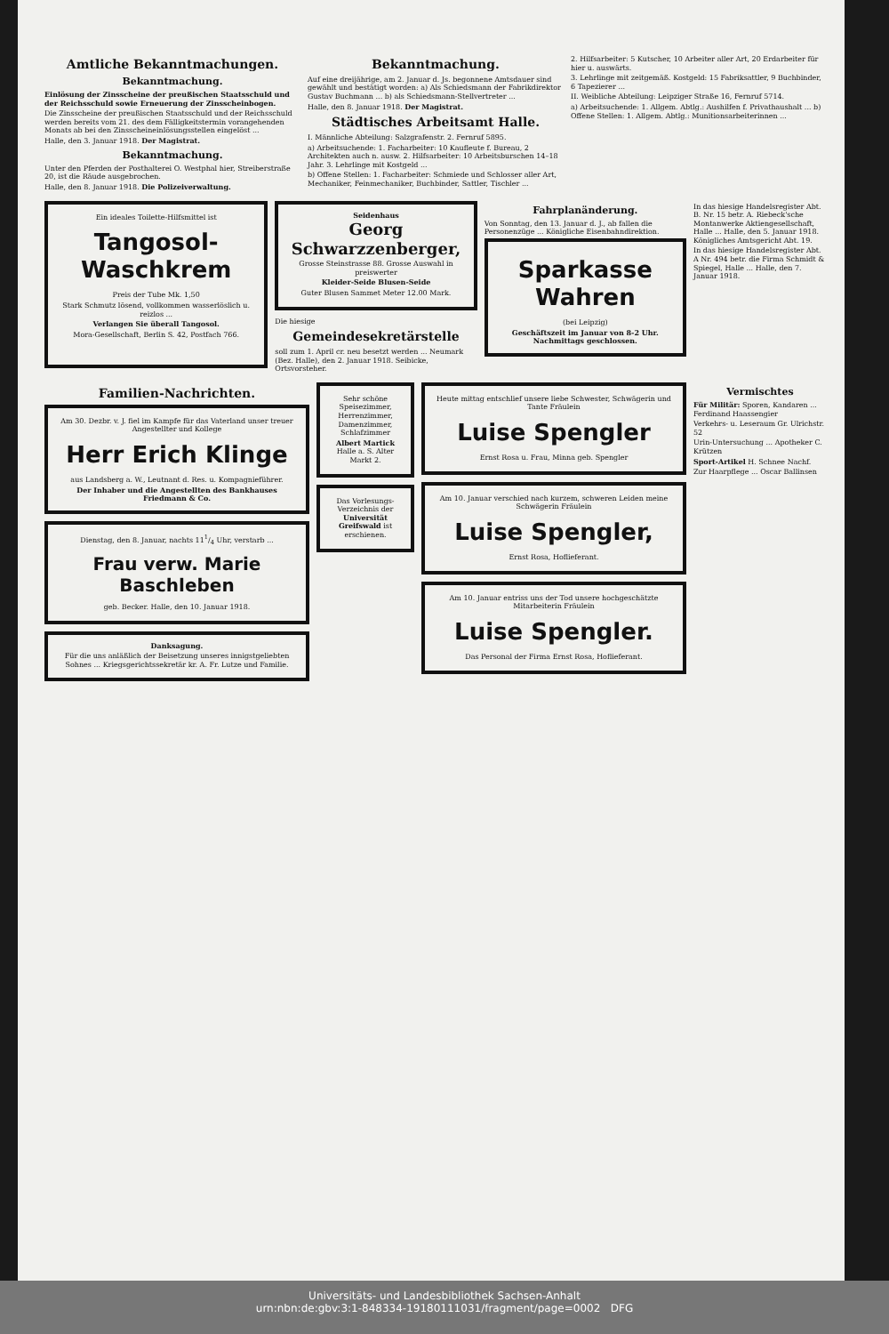Amtliche Bekanntmachungen.
Bekanntmachung.
Einlösung der Zinsscheine der preußischen Staatsschuld und der Reichsschuld sowie Erneuerung der Zinsscheinbogen.
Die Zinsscheine der preußischen Staatsschuld und der Reichsschuld werden bereits vom 21. des dem Fälligkeitstermin vorangehenden Monats ab bei den Zinsscheineinlösungsstellen eingelöst ...
Halle, den 3. Januar 1918. Der Magistrat.
Bekanntmachung.
Unter den Pferden der Posthalterei O. Westphal hier, Streiberstraße 20, ist die Räude ausgebrochen.
Halle, den 8. Januar 1918. Die Polizeiverwaltung.
Bekanntmachung.
Auf eine dreijährige, am 2. Januar d. Js. begonnene Amtsdauer sind gewählt und bestätigt worden: a) Als Schiedsmann der Fabrikdirektor Gustav Buchmann ... b) als Schiedsmann-Stellvertreter ...
Halle, den 8. Januar 1918. Der Magistrat.
Städtisches Arbeitsamt Halle.
I. Männliche Abteilung: Salzgrafenstr. 2. Fernruf 5895.
a) Arbeitsuchende: 1. Facharbeiter: 10 Kaufleute f. Bureau, 2 Architekten auch n. ausw. 2. Hilfsarbeiter: 10 Arbeitsburschen 14–18 Jahr. 3. Lehrlinge mit Kostgeld ...
b) Offene Stellen: 1. Facharbeiter: Schmiede und Schlosser aller Art, Mechaniker, Feinmechaniker, Buchbinder, Sattler, Tischler ...
2. Hilfsarbeiter: 5 Kutscher, 10 Arbeiter aller Art, 20 Erdarbeiter für hier u. auswärts.
3. Lehrlinge mit zeitgemäß. Kostgeld: 15 Fabriksattler, 9 Buchbinder, 6 Tapezierer ...
II. Weibliche Abteilung: Leipziger Straße 16, Fernruf 5714.
a) Arbeitsuchende: 1. Allgem. Abtlg.: Aushilfen f. Privathaushalt ... b) Offene Stellen: 1. Allgem. Abtlg.: Munitionsarbeiterinnen ...
Ein ideales Toilette-Hilfsmittel ist
Tangosol-Waschkrem
Preis der Tube Mk. 1,50
Stark Schmutz lösend, vollkommen wasserlöslich u. reizlos ...
Verlangen Sie überall Tangosol.
Mora-Gesellschaft, Berlin S. 42, Postfach 766.
Seidenhaus
Georg Schwarzzenberger,
Grosse Steinstrasse 88. Grosse Auswahl in preiswerter
Kleider-Seide Blusen-Seide
Guter Blusen Sammet Meter 12.00 Mark.
Die hiesige
Gemeindesekretärstelle
soll zum 1. April cr. neu besetzt werden ... Neumark (Bez. Halle), den 2. Januar 1918. Seibicke, Ortsvorsteher.
Fahrplanänderung.
Von Sonntag, den 13. Januar d. J., ab fallen die Personenzüge ... Königliche Eisenbahndirektion.
Sparkasse Wahren
(bei Leipzig)
Geschäftszeit im Januar von 8-2 Uhr. Nachmittags geschlossen.
In das hiesige Handelsregister Abt. B. Nr. 15 betr. A. Riebeck'sche Montanwerke Aktiengesellschaft, Halle ... Halle, den 5. Januar 1918. Königliches Amtsgericht Abt. 19.
In das hiesige Handelsregister Abt. A Nr. 494 betr. die Firma Schmidt & Spiegel, Halle ... Halle, den 7. Januar 1918.
Familien-Nachrichten.
Am 30. Dezbr. v. J. fiel im Kampfe für das Vaterland unser treuer Angestellter und Kollege
Herr Erich Klinge
aus Landsberg a. W., Leutnant d. Res. u. Kompagnieführer.
Der Inhaber und die Angestellten des Bankhauses Friedmann & Co.
Dienstag, den 8. Januar, nachts 111/4 Uhr, verstarb ...
Frau verw. Marie Baschleben
geb. Becker. Halle, den 10. Januar 1918.
Danksagung.
Für die uns anläßlich der Beisetzung unseres innigstgeliebten Sohnes ... Kriegsgerichtssekretär kr. A. Fr. Lutze und Familie.
Sehr schöne Speisezimmer, Herrenzimmer, Damenzimmer, Schlafzimmer
Albert Martick Halle a. S. Alter Markt 2.
Das Vorlesungs-Verzeichnis der Universität Greifswald ist erschienen.
Heute mittag entschlief unsere liebe Schwester, Schwägerin und Tante Fräulein
Luise Spengler
Ernst Rosa u. Frau, Minna geb. Spengler
Am 10. Januar verschied nach kurzem, schweren Leiden meine Schwägerin Fräulein
Luise Spengler,
Ernst Rosa, Hoflieferant.
Am 10. Januar entriss uns der Tod unsere hochgeschätzte Mitarbeiterin Fräulein
Luise Spengler.
Das Personal der Firma Ernst Rosa, Hoflieferant.
Vermischtes
Für Militär: Sporen, Kandaren ... Ferdinand Haassengier
Verkehrs- u. Leseraum Gr. Ulrichstr. 52
Urin-Untersuchung ... Apotheker C. Krützen
Sport-Artikel H. Schnee Nachf.
Zur Haarpflege ... Oscar Ballinsen
Universitäts- und Landesbibliothek Sachsen-Anhalt
urn:nbn:de:gbv:3:1-848334-19180111031/fragment/page=0002 DFG